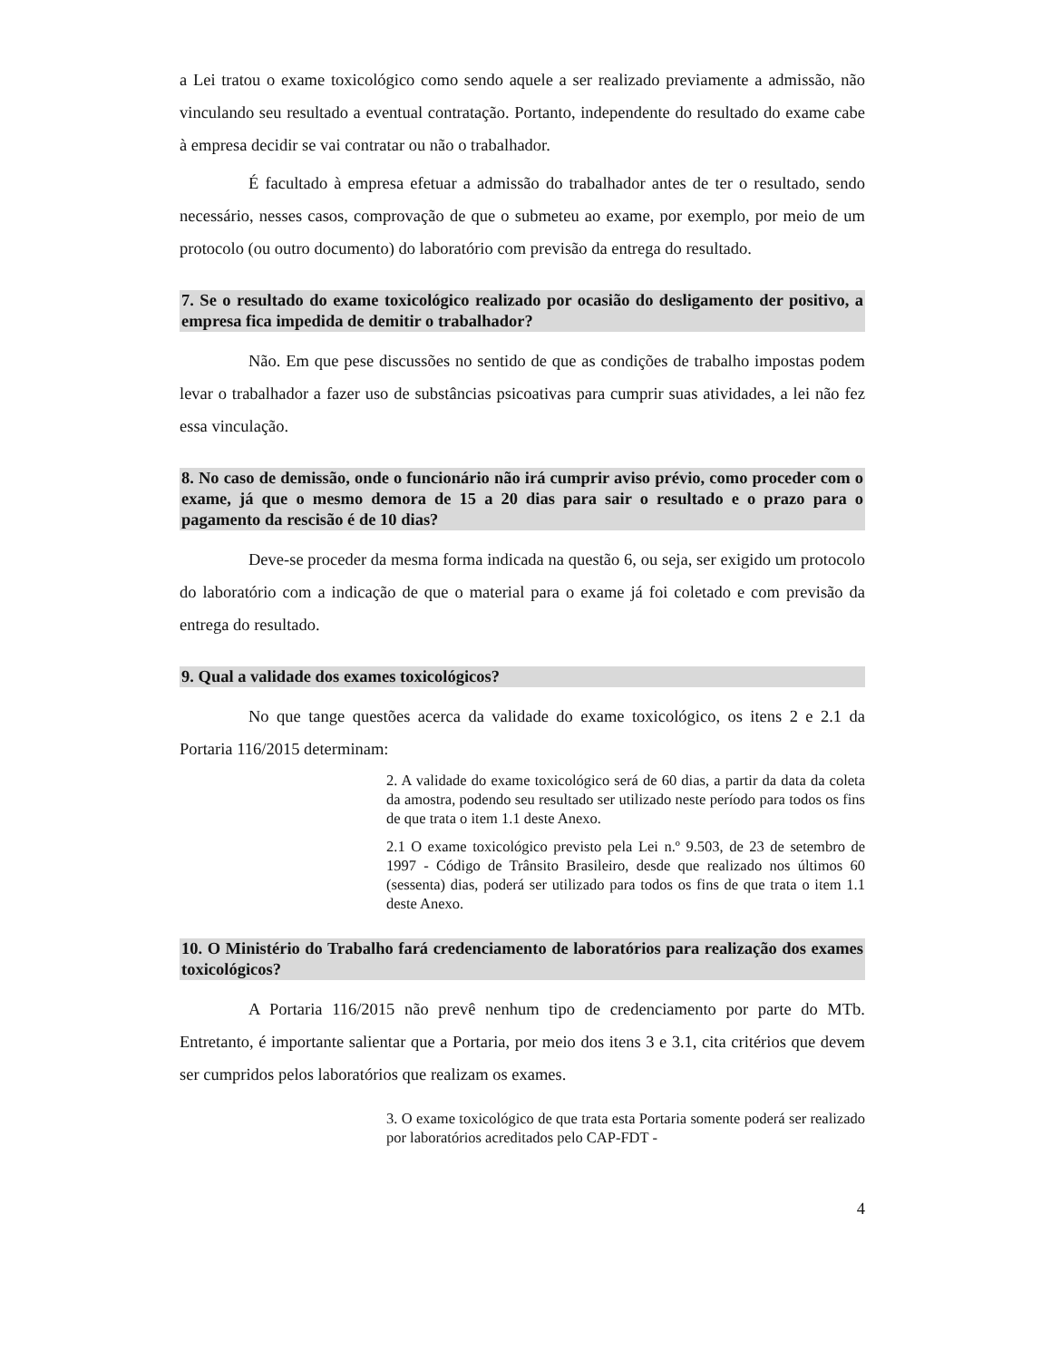a Lei tratou o exame toxicológico como sendo aquele a ser realizado previamente a admissão, não vinculando seu resultado a eventual contratação. Portanto, independente do resultado do exame cabe à empresa decidir se vai contratar ou não o trabalhador.
É facultado à empresa efetuar a admissão do trabalhador antes de ter o resultado, sendo necessário, nesses casos, comprovação de que o submeteu ao exame, por exemplo, por meio de um protocolo (ou outro documento) do laboratório com previsão da entrega do resultado.
7. Se o resultado do exame toxicológico realizado por ocasião do desligamento der positivo, a empresa fica impedida de demitir o trabalhador?
Não. Em que pese discussões no sentido de que as condições de trabalho impostas podem levar o trabalhador a fazer uso de substâncias psicoativas para cumprir suas atividades, a lei não fez essa vinculação.
8. No caso de demissão, onde o funcionário não irá cumprir aviso prévio, como proceder com o exame, já que o mesmo demora de 15 a 20 dias para sair o resultado e o prazo para o pagamento da rescisão é de 10 dias?
Deve-se proceder da mesma forma indicada na questão 6, ou seja, ser exigido um protocolo do laboratório com a indicação de que o material para o exame já foi coletado e com previsão da entrega do resultado.
9. Qual a validade dos exames toxicológicos?
No que tange questões acerca da validade do exame toxicológico, os itens 2 e 2.1 da Portaria 116/2015 determinam:
2. A validade do exame toxicológico será de 60 dias, a partir da data da coleta da amostra, podendo seu resultado ser utilizado neste período para todos os fins de que trata o item 1.1 deste Anexo.
2.1 O exame toxicológico previsto pela Lei n.º 9.503, de 23 de setembro de 1997 - Código de Trânsito Brasileiro, desde que realizado nos últimos 60 (sessenta) dias, poderá ser utilizado para todos os fins de que trata o item 1.1 deste Anexo.
10. O Ministério do Trabalho fará credenciamento de laboratórios para realização dos exames toxicológicos?
A Portaria 116/2015 não prevê nenhum tipo de credenciamento por parte do MTb. Entretanto, é importante salientar que a Portaria, por meio dos itens 3 e 3.1, cita critérios que devem ser cumpridos pelos laboratórios que realizam os exames.
3. O exame toxicológico de que trata esta Portaria somente poderá ser realizado por laboratórios acreditados pelo CAP-FDT -
4